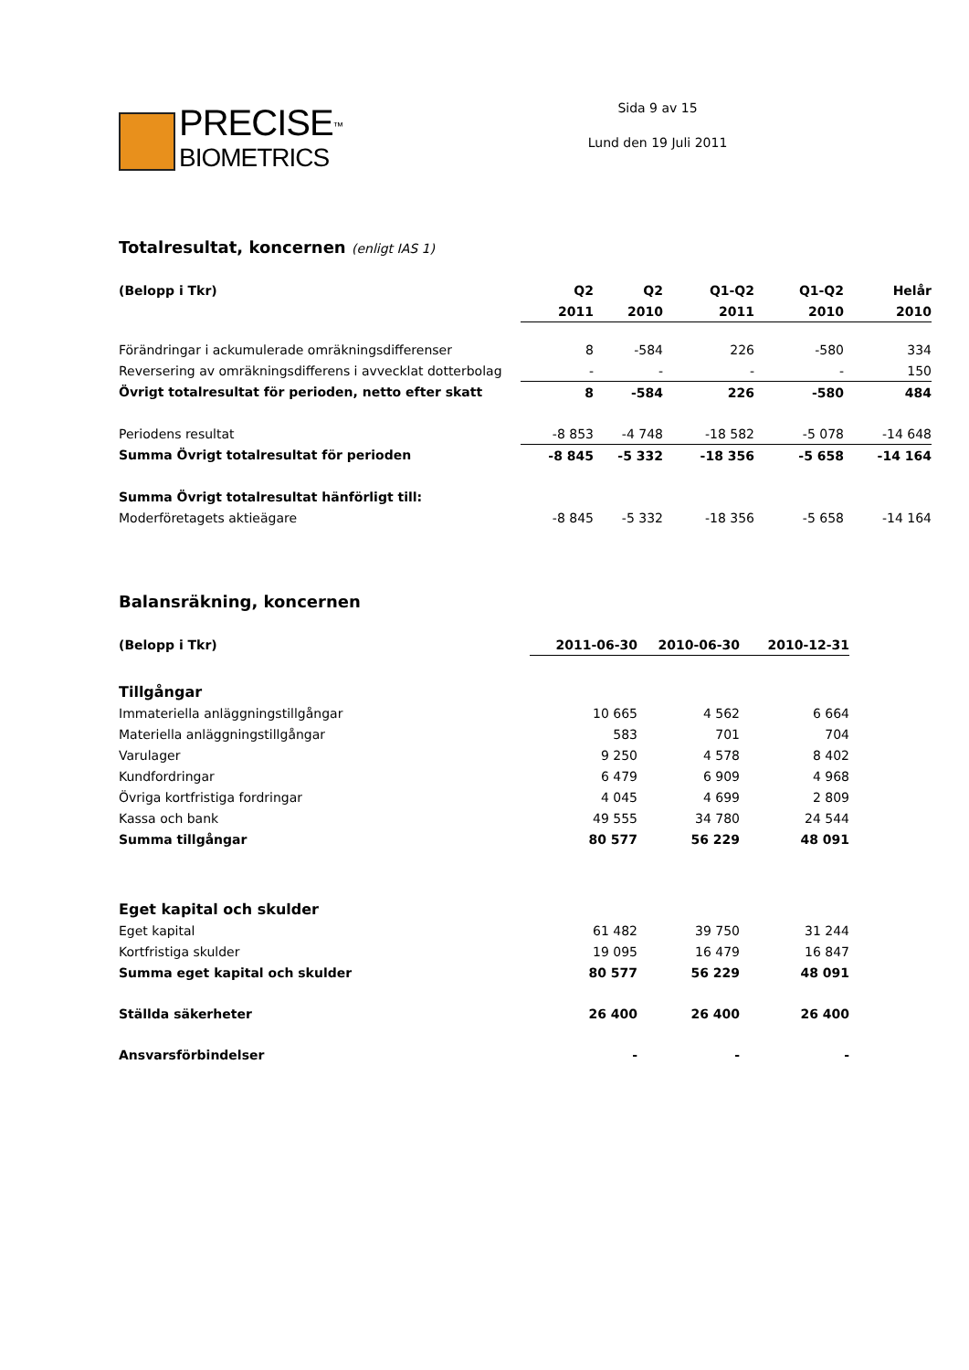PRECISE<sup>™</sup>
BIOMETRICS
Sida 9 av 15
Lund den 19 Juli 2011
Totalresultat, koncernen (enligt IAS 1)
| (Belopp i Tkr) | Q2 | Q2 | Q1-Q2 | Q1-Q2 | Helår |
| --- | --- | --- | --- | --- | --- |
| | 2011 | 2010 | 2011 | 2010 | 2010 |
| Förändringar i ackumulerade omräkningsdifferenser | 8 | -584 | 226 | -580 | 334 |
| Reversering av omräkningsdifferens i avvecklat dotterbolag | - | - | - | - | 150 |
| Övrigt totalresultat för perioden, netto efter skatt | 8 | -584 | 226 | -580 | 484 |
| Periodens resultat | -8 853 | -4 748 | -18 582 | -5 078 | -14 648 |
| Summa Övrigt totalresultat för perioden | -8 845 | -5 332 | -18 356 | -5 658 | -14 164 |
| Summa Övrigt totalresultat hänförligt till: | | | | | |
| Moderföretagets aktieägare | -8 845 | -5 332 | -18 356 | -5 658 | -14 164 |
Balansräkning, koncernen
| (Belopp i Tkr) | 2011-06-30 | 2010-06-30 | 2010-12-31 |
| --- | --- | --- | --- |
| Tillgångar | | | |
| Immateriella anläggningstillgångar | 10 665 | 4 562 | 6 664 |
| Materiella anläggningstillgångar | 583 | 701 | 704 |
| Varulager | 9 250 | 4 578 | 8 402 |
| Kundfordringar | 6 479 | 6 909 | 4 968 |
| Övriga kortfristiga fordringar | 4 045 | 4 699 | 2 809 |
| Kassa och bank | 49 555 | 34 780 | 24 544 |
| Summa tillgångar | 80 577 | 56 229 | 48 091 |
| Eget kapital och skulder | | | |
| Eget kapital | 61 482 | 39 750 | 31 244 |
| Kortfristiga skulder | 19 095 | 16 479 | 16 847 |
| Summa eget kapital och skulder | 80 577 | 56 229 | 48 091 |
| Ställda säkerheter | 26 400 | 26 400 | 26 400 |
| Ansvarsförbindelser | - | - | - |